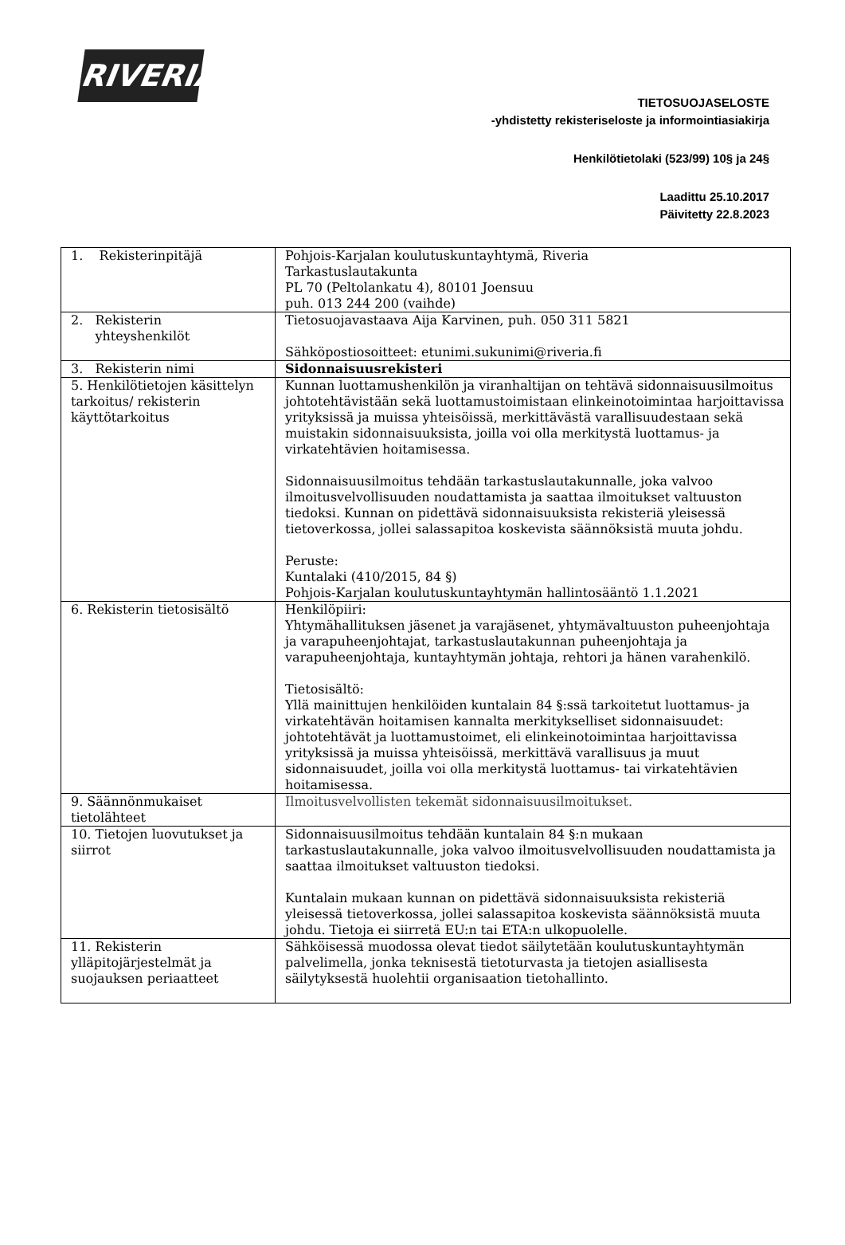RIVERIA
TIETOSUOJASELOSTE
-yhdistetty rekisteriseloste ja informointiasiakirja
Henkilötietolaki (523/99) 10§ ja 24§
Laadittu 25.10.2017
Päivitetty 22.8.2023
| 1. Rekisterinpitäjä | Pohjois-Karjalan koulutuskuntayhtymä, Riveria Tarkastuslautakunta PL 70 (Peltolankatu 4), 80101 Joensuu puh. 013 244 200 (vaihde) |
| 2. Rekisterin yhteyshenkilöt | Tietosuojavastaava Aija Karvinen, puh. 050 311 5821 Sähköpostiosoitteet: etunimi.sukunimi@riveria.fi |
| 3. Rekisterin nimi | Sidonnaisuusrekisteri |
| 5. Henkilötietojen käsittelyn tarkoitus/ rekisterin käyttötarkoitus | Kunnan luottamushenkilön ja viranhaltijan on tehtävä sidonnaisuusilmoitus johtotehtävistään sekä luottamustoimistaan elinkeinotoimintaa harjoittavissa yrityksissä ja muissa yhteisöissä, merkittävästä varallisuudestaan sekä muistakin sidonnaisuuksista, joilla voi olla merkitystä luottamus- ja virkatehtävien hoitamisessa. Sidonnaisuusilmoitus tehdään tarkastuslautakunnalle, joka valvoo ilmoitusvelvollisuuden noudattamista ja saattaa ilmoitukset valtuuston tiedoksi. Kunnan on pidettävä sidonnaisuuksista rekisteriä yleisessä tietoverkossa, jollei salassapitoa koskevista säännöksistä muuta johdu. Peruste: Kuntalaki (410/2015, 84 §) Pohjois-Karjalan koulutuskuntayhtymän hallintosääntö 1.1.2021 |
| 6. Rekisterin tietosisältö | Henkilöpiiri: Yhtymähallituksen jäsenet ja varajäsenet, yhtymävaltuuston puheenjohtaja ja varapuheenjohtajat, tarkastuslautakunnan puheenjohtaja ja varapuheenjohtaja, kuntayhtymän johtaja, rehtori ja hänen varahenkilö. Tietosisältö: Yllä mainittujen henkilöiden kuntalain 84 §:ssä tarkoitetut luottamus- ja virkatehtävän hoitamisen kannalta merkitykselliset sidonnaisuudet: johtotehtävät ja luottamustoimet, eli elinkeinotoimintaa harjoittavissa yrityksissä ja muissa yhteisöissä, merkittävä varallisuus ja muut sidonnaisuudet, joilla voi olla merkitystä luottamus- tai virkatehtävien hoitamisessa. |
| 9. Säännönmukaiset tietolähteet | Ilmoitusvelvollisten tekemät sidonnaisuusilmoitukset. |
| 10. Tietojen luovutukset ja siirrot | Sidonnaisuusilmoitus tehdään kuntalain 84 §:n mukaan tarkastuslautakunnalle, joka valvoo ilmoitusvelvollisuuden noudattamista ja saattaa ilmoitukset valtuuston tiedoksi. Kuntalain mukaan kunnan on pidettävä sidonnaisuuksista rekisteriä yleisessä tietoverkossa, jollei salassapitoa koskevista säännöksistä muuta johdu. Tietoja ei siirretä EU:n tai ETA:n ulkopuolelle. |
| 11. Rekisterin ylläpitojärjestelmät ja suojauksen periaatteet | Sähköisessä muodossa olevat tiedot säilytetään koulutuskuntayhtymän palvelimella, jonka teknisestä tietoturvasta ja tietojen asiallisesta säilytyksestä huolehtii organisaation tietohallinto. |